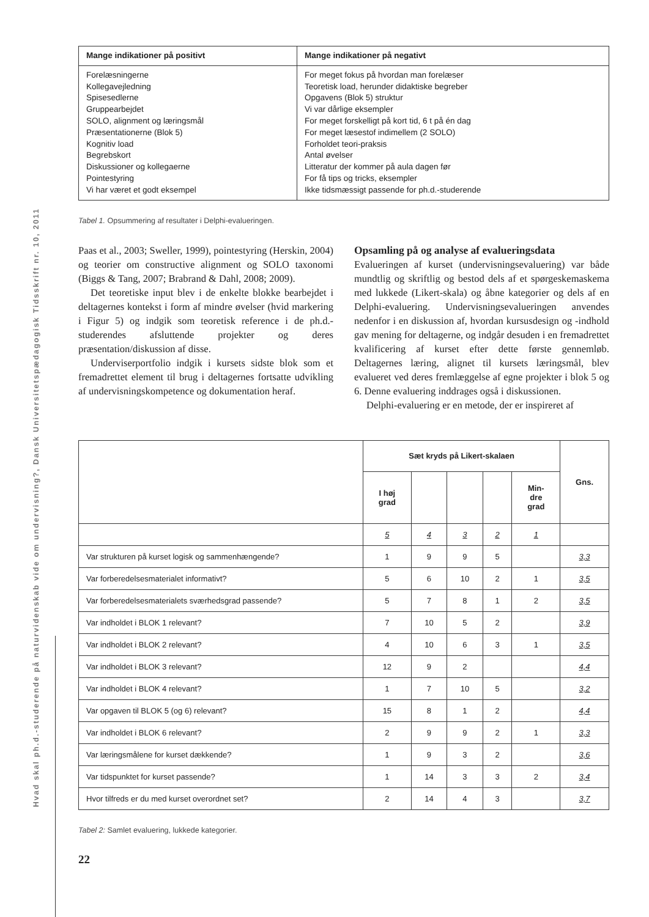Hvad skal ph.d.-studerende på naturvidenskab vide om undervisning?, Dansk Universitetspædagogisk Tidsskrift nr. 10, 2011
| Mange indikationer på positivt | Mange indikationer på negativt |
| --- | --- |
| Forelæsningerne Kollegavejledning Spisesedlerne Gruppearbejdet SOLO, alignment og læringsmål Præsentationerne (Blok 5) Kognitiv load Begrebskort Diskussioner og kollegaerne Pointestyring Vi har været et godt eksempel | For meget fokus på hvordan man forelæser Teoretisk load, herunder didaktiske begreber Opgavens (Blok 5) struktur Vi var dårlige eksempler For meget forskelligt på kort tid, 6 t på én dag For meget læsestof indimellem (2 SOLO) Forholdet teori-praksis Antal øvelser Litteratur der kommer på aula dagen før For få tips og tricks, eksempler Ikke tidsmæssigt passende for ph.d.-studerende |
Tabel 1. Opsummering af resultater i Delphi-evalueringen.
Paas et al., 2003; Sweller, 1999), pointestyring (Herskin, 2004) og teorier om constructive alignment og SOLO taxonomi (Biggs & Tang, 2007; Brabrand & Dahl, 2008; 2009).
Det teoretiske input blev i de enkelte blokke bearbejdet i deltagernes kontekst i form af mindre øvelser (hvid markering i Figur 5) og indgik som teoretisk reference i de ph.d.-studerendes afsluttende projekter og deres præsentation/diskussion af disse.
Underviserportfolio indgik i kursets sidste blok som et fremadrettet element til brug i deltagernes fortsatte udvikling af undervisningskompetence og dokumentation heraf.
Opsamling på og analyse af evalueringsdata
Evalueringen af kurset (undervisningsevaluering) var både mundtlig og skriftlig og bestod dels af et spørgeskemaskema med lukkede (Likert-skala) og åbne kategorier og dels af en Delphi-evaluering. Undervisningsevalueringen anvendes nedenfor i en diskussion af, hvordan kursusdesign og -indhold gav mening for deltagerne, og indgår desuden i en fremadrettet kvalificering af kurset efter dette første gennemløb. Deltagernes læring, alignet til kursets læringsmål, blev evalueret ved deres fremlæggelse af egne projekter i blok 5 og 6. Denne evaluering inddrages også i diskussionen.
Delphi-evaluering er en metode, der er inspireret af
| | Sæt kryds på Likert-skalaen | | | | | Gns. |
| --- | --- | --- | --- | --- | --- | --- |
| | I høj grad | | | | Min- dre grad | |
| | 5 | 4 | 3 | 2 | 1 | |
| Var strukturen på kurset logisk og sammenhængende? | 1 | 9 | 9 | 5 | | 3,3 |
| Var forberedelsesmaterialet informativt? | 5 | 6 | 10 | 2 | 1 | 3,5 |
| Var forberedelsesmaterialets sværhedsgrad passende? | 5 | 7 | 8 | 1 | 2 | 3,5 |
| Var indholdet i BLOK 1 relevant? | 7 | 10 | 5 | 2 | | 3,9 |
| Var indholdet i BLOK 2 relevant? | 4 | 10 | 6 | 3 | 1 | 3,5 |
| Var indholdet i BLOK 3 relevant? | 12 | 9 | 2 | | | 4,4 |
| Var indholdet i BLOK 4 relevant? | 1 | 7 | 10 | 5 | | 3,2 |
| Var opgaven til BLOK 5 (og 6) relevant? | 15 | 8 | 1 | 2 | | 4,4 |
| Var indholdet i BLOK 6 relevant? | 2 | 9 | 9 | 2 | 1 | 3,3 |
| Var læringsmålene for kurset dækkende? | 1 | 9 | 3 | 2 | | 3,6 |
| Var tidspunktet for kurset passende? | 1 | 14 | 3 | 3 | 2 | 3,4 |
| Hvor tilfreds er du med kurset overordnet set? | 2 | 14 | 4 | 3 | | 3,7 |
Tabel 2: Samlet evaluering, lukkede kategorier.
22